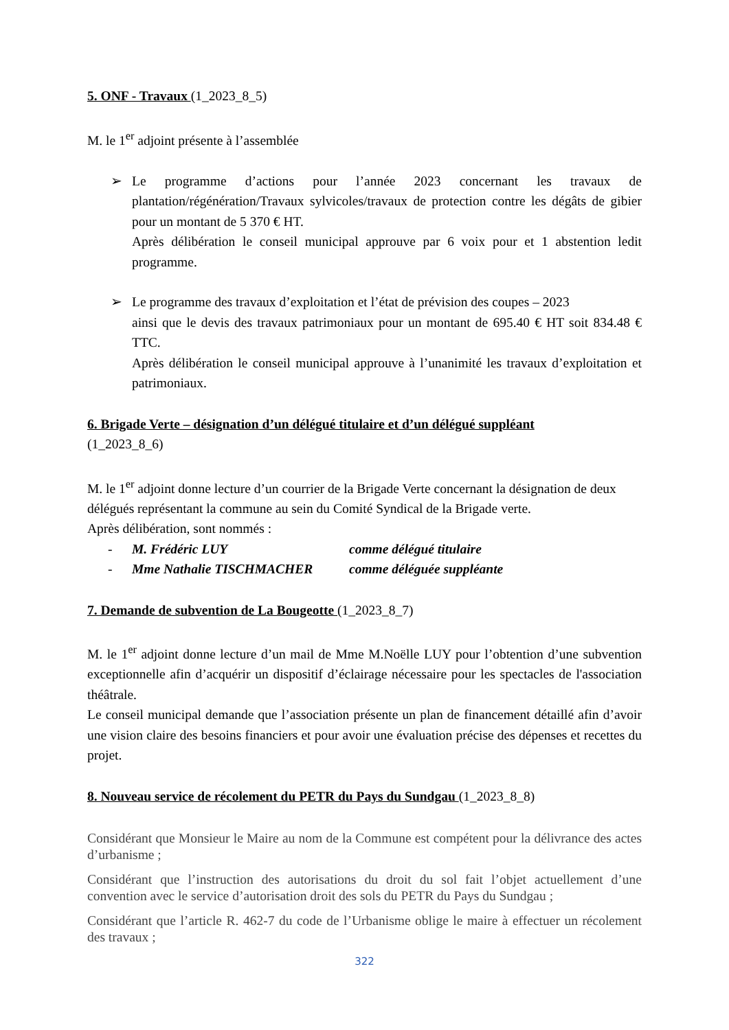5. ONF - Travaux (1_2023_8_5)
M. le 1<sup>er</sup> adjoint présente à l’assemblée
➢ Le programme d’actions pour l’année 2023 concernant les travaux de plantation/régénération/Travaux sylvicoles/travaux de protection contre les dégâts de gibier pour un montant de 5 370 € HT.
Après délibération le conseil municipal approuve par 6 voix pour et 1 abstention ledit programme.
➢ Le programme des travaux d’exploitation et l’état de prévision des coupes – 2023
ainsi que le devis des travaux patrimoniaux pour un montant de 695.40 € HT soit 834.48 € TTC.
Après délibération le conseil municipal approuve à l’unanimité les travaux d’exploitation et patrimoniaux.
6. Brigade Verte – désignation d’un délégué titulaire et d’un délégué suppléant
(1_2023_8_6)
M. le 1<sup>er</sup> adjoint donne lecture d’un courrier de la Brigade Verte concernant la désignation de deux délégués représentant la commune au sein du Comité Syndical de la Brigade verte.
Après délibération, sont nommés :
- M. Frédéric LUY comme délégué titulaire
- Mme Nathalie TISCHMACHER comme déléguée suppléante
7. Demande de subvention de La Bougeotte (1_2023_8_7)
M. le 1<sup>er</sup> adjoint donne lecture d’un mail de Mme M.Noëlle LUY pour l’obtention d’une subvention exceptionnelle afin d’acquérir un dispositif d’éclairage nécessaire pour les spectacles de l'association théâtrale.
Le conseil municipal demande que l’association présente un plan de financement détaillé afin d’avoir une vision claire des besoins financiers et pour avoir une évaluation précise des dépenses et recettes du projet.
8. Nouveau service de récolement du PETR du Pays du Sundgau (1_2023_8_8)
Considérant que Monsieur le Maire au nom de la Commune est compétent pour la délivrance des actes d’urbanisme ;
Considérant que l’instruction des autorisations du droit du sol fait l’objet actuellement d’une convention avec le service d’autorisation droit des sols du PETR du Pays du Sundgau ;
Considérant que l’article R. 462-7 du code de l’Urbanisme oblige le maire à effectuer un récolement des travaux ;
322